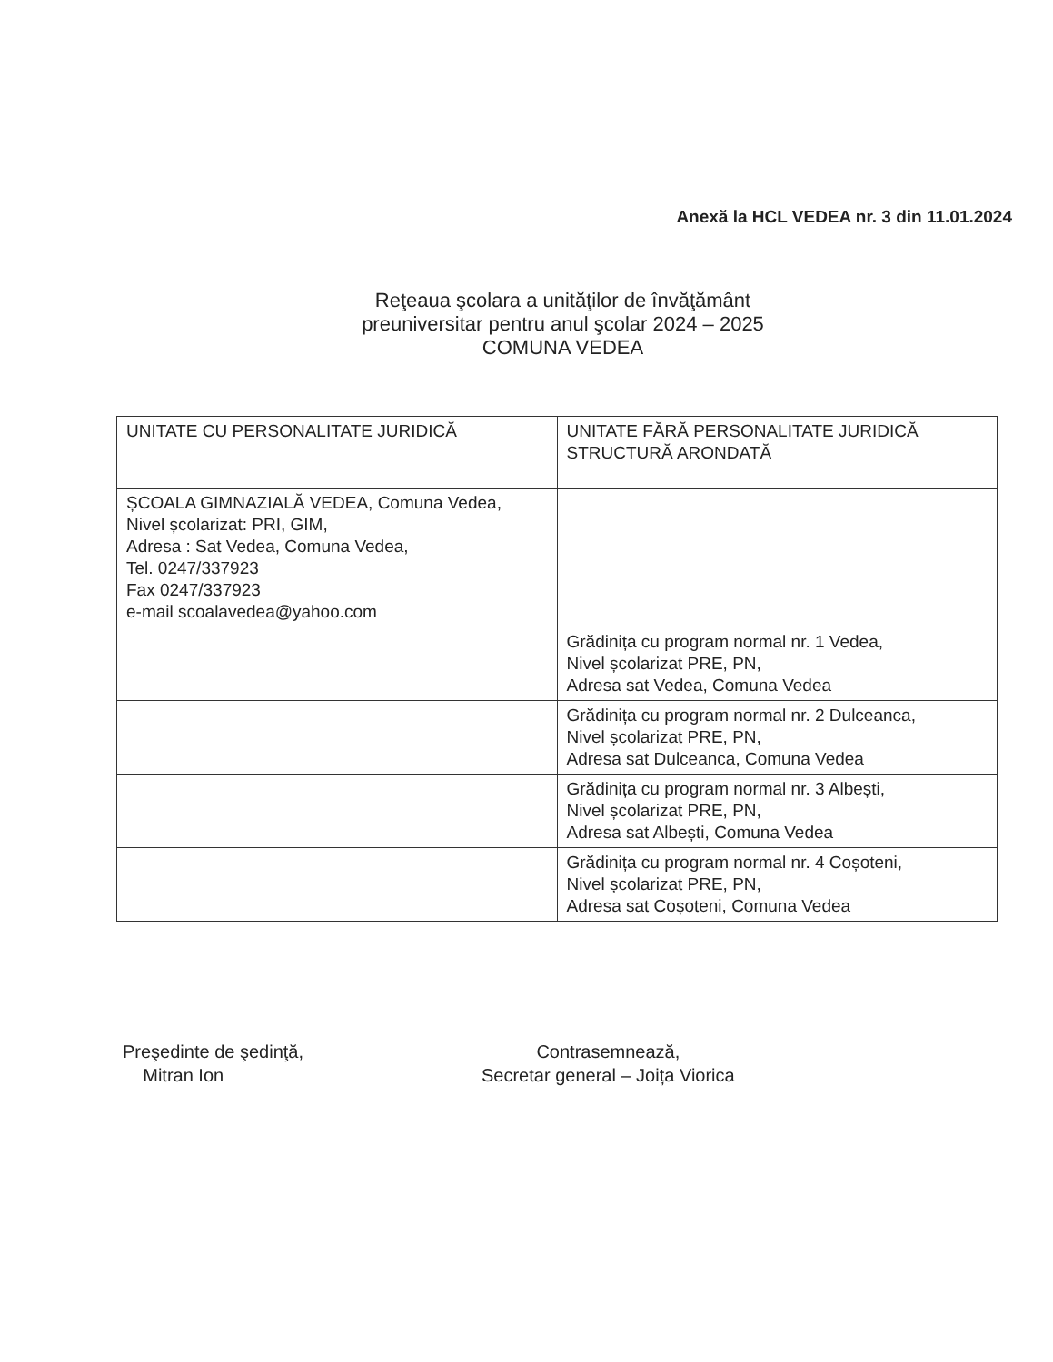Anexă la HCL VEDEA nr. 3 din 11.01.2024
Reţeaua şcolara a unităţilor de învăţământ
preuniversitar pentru anul şcolar 2024 – 2025
COMUNA VEDEA
| UNITATE CU PERSONALITATE JURIDICĂ | UNITATE FĂRĂ PERSONALITATE JURIDICĂ STRUCTURĂ ARONDATĂ |
| --- | --- |
| ȘCOALA GIMNAZIALĂ VEDEA, Comuna Vedea, Nivel școlarizat: PRI, GIM, Adresa : Sat Vedea, Comuna Vedea, Tel. 0247/337923 Fax 0247/337923 e-mail scoalavedea@yahoo.com | |
| | Grădinița cu program normal nr. 1 Vedea, Nivel școlarizat PRE, PN, Adresa sat Vedea, Comuna Vedea |
| | Grădinița cu program normal nr. 2 Dulceanca, Nivel școlarizat PRE, PN, Adresa sat Dulceanca, Comuna Vedea |
| | Grădinița cu program normal nr. 3 Albești, Nivel școlarizat PRE, PN, Adresa sat Albești, Comuna Vedea |
| | Grădinița cu program normal nr. 4 Coșoteni, Nivel școlarizat PRE, PN, Adresa sat Coșoteni, Comuna Vedea |
Preşedinte de şedinţă,
Mitran Ion
Contrasemnează,
Secretar general – Joița Viorica